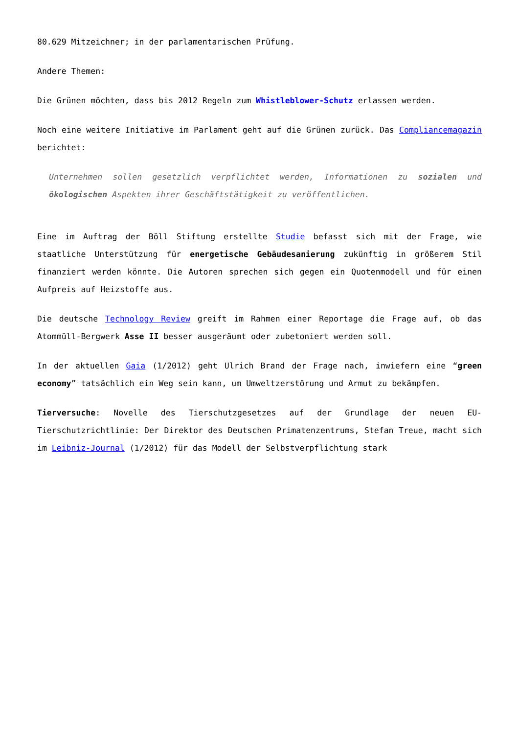80.629 Mitzeichner; in der parlamentarischen Prüfung.
Andere Themen:
Die Grünen möchten, dass bis 2012 Regeln zum Whistleblower-Schutz erlassen werden.
Noch eine weitere Initiative im Parlament geht auf die Grünen zurück. Das Compliancemagazin berichtet:
Unternehmen sollen gesetzlich verpflichtet werden, Informationen zu sozialen und ökologischen Aspekten ihrer Geschäftstätigkeit zu veröffentlichen.
Eine im Auftrag der Böll Stiftung erstellte Studie befasst sich mit der Frage, wie staatliche Unterstützung für energetische Gebäudesanierung zukünftig in größerem Stil finanziert werden könnte. Die Autoren sprechen sich gegen ein Quotenmodell und für einen Aufpreis auf Heizstoffe aus.
Die deutsche Technology Review greift im Rahmen einer Reportage die Frage auf, ob das Atommüll-Bergwerk Asse II besser ausgeräumt oder zubetoniert werden soll.
In der aktuellen Gaia (1/2012) geht Ulrich Brand der Frage nach, inwiefern eine “green economy” tatsächlich ein Weg sein kann, um Umweltzerstörung und Armut zu bekämpfen.
Tierversuche: Novelle des Tierschutzgesetzes auf der Grundlage der neuen EU-Tierschutzrichtlinie: Der Direktor des Deutschen Primatenzentrums, Stefan Treue, macht sich im Leibniz-Journal (1/2012) für das Modell der Selbstverpflichtung stark